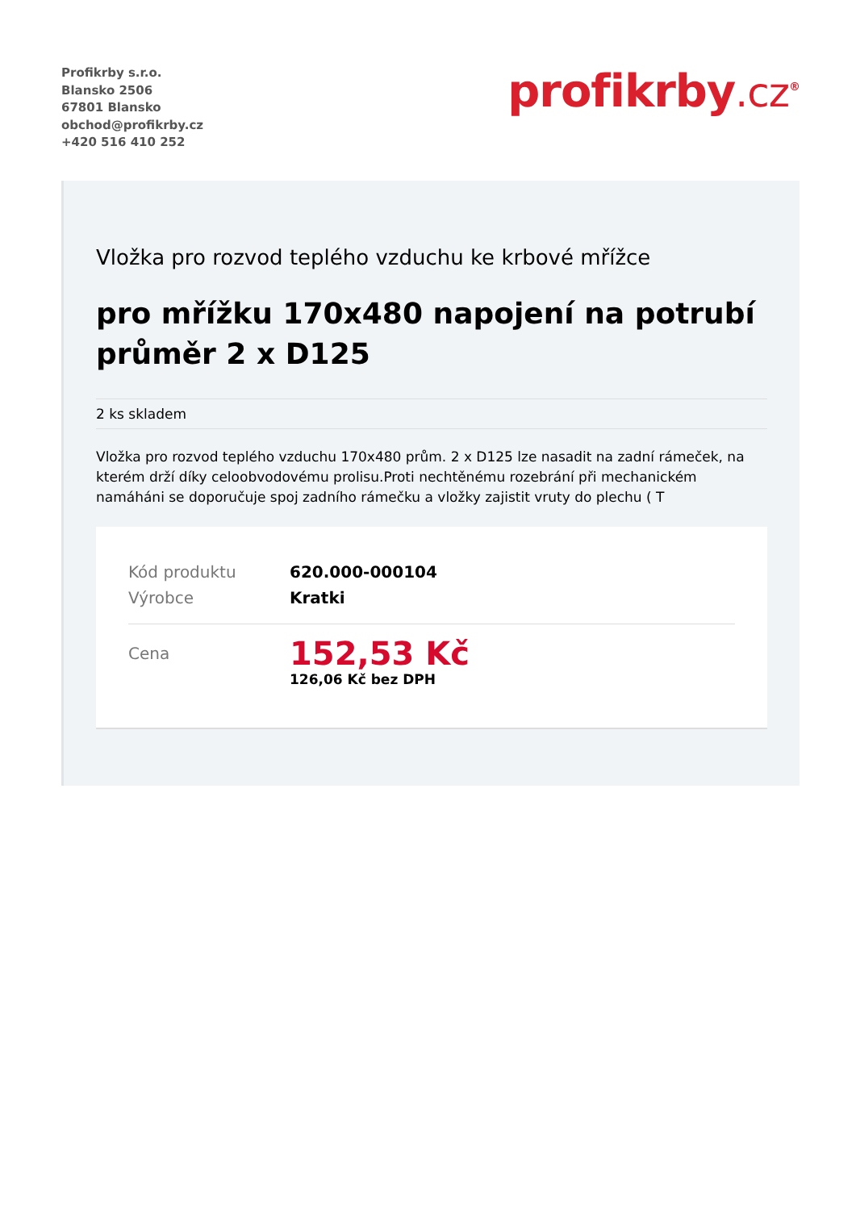Profikrby s.r.o.
Blansko 2506
67801 Blansko
obchod@profikrby.cz
+420 516 410 252
profikrby.cz<sup>®</sup>
Vložka pro rozvod teplého vzduchu ke krbové mřížce
pro mřížku 170x480 napojení na potrubí průměr 2 x D125
2 ks skladem
Vložka pro rozvod teplého vzduchu 170x480 prům. 2 x D125 lze nasadit na zadní rámeček, na kterém drží díky celoobvodovému prolisu.Proti nechtěnému rozebrání při mechanickém namáháni se doporučuje spoj zadního rámečku a vložky zajistit vruty do plechu ( T
| Kód produktu | 620.000-000104 |
| Výrobce | Kratki |
| Cena | 152,53 Kč 126,06 Kč bez DPH |